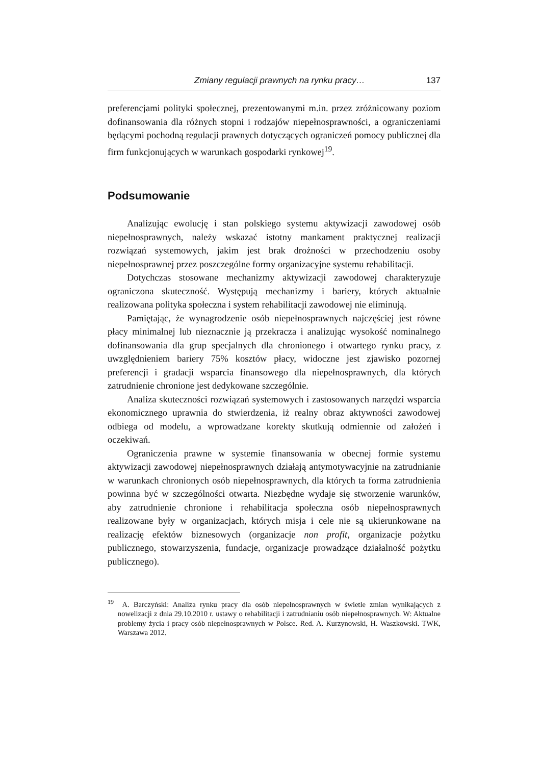Zmiany regulacji prawnych na rynku pracy… 137
preferencjami polityki społecznej, prezentowanymi m.in. przez zróżnicowany poziom dofinansowania dla różnych stopni i rodzajów niepełnosprawności, a ograniczeniami będącymi pochodną regulacji prawnych dotyczących ograniczeń pomocy publicznej dla firm funkcjonujących w warunkach gospodarki rynkowej<sup>19</sup>.
Podsumowanie
Analizując ewolucję i stan polskiego systemu aktywizacji zawodowej osób niepełnosprawnych, należy wskazać istotny mankament praktycznej realizacji rozwiązań systemowych, jakim jest brak drożności w przechodzeniu osoby niepełnosprawnej przez poszczególne formy organizacyjne systemu rehabilitacji.
Dotychczas stosowane mechanizmy aktywizacji zawodowej charakteryzuje ograniczona skuteczność. Występują mechanizmy i bariery, których aktualnie realizowana polityka społeczna i system rehabilitacji zawodowej nie eliminują.
Pamiętając, że wynagrodzenie osób niepełnosprawnych najczęściej jest równe płacy minimalnej lub nieznacznie ją przekracza i analizując wysokość nominalnego dofinansowania dla grup specjalnych dla chronionego i otwartego rynku pracy, z uwzględnieniem bariery 75% kosztów płacy, widoczne jest zjawisko pozornej preferencji i gradacji wsparcia finansowego dla niepełnosprawnych, dla których zatrudnienie chronione jest dedykowane szczególnie.
Analiza skuteczności rozwiązań systemowych i zastosowanych narzędzi wsparcia ekonomicznego uprawnia do stwierdzenia, iż realny obraz aktywności zawodowej odbiega od modelu, a wprowadzane korekty skutkują odmiennie od założeń i oczekiwań.
Ograniczenia prawne w systemie finansowania w obecnej formie systemu aktywizacji zawodowej niepełnosprawnych działają antymotywacyjnie na zatrudnianie w warunkach chronionych osób niepełnosprawnych, dla których ta forma zatrudnienia powinna być w szczególności otwarta. Niezbędne wydaje się stworzenie warunków, aby zatrudnienie chronione i rehabilitacja społeczna osób niepełnosprawnych realizowane były w organizacjach, których misja i cele nie są ukierunkowane na realizację efektów biznesowych (organizacje non profit, organizacje pożytku publicznego, stowarzyszenia, fundacje, organizacje prowadzące działalność pożytku publicznego).
<sup>19</sup> A. Barczyński: Analiza rynku pracy dla osób niepełnosprawnych w świetle zmian wynikających z nowelizacji z dnia 29.10.2010 r. ustawy o rehabilitacji i zatrudnianiu osób niepełnosprawnych. W: Aktualne problemy życia i pracy osób niepełnosprawnych w Polsce. Red. A. Kurzynowski, H. Waszkowski. TWK, Warszawa 2012.